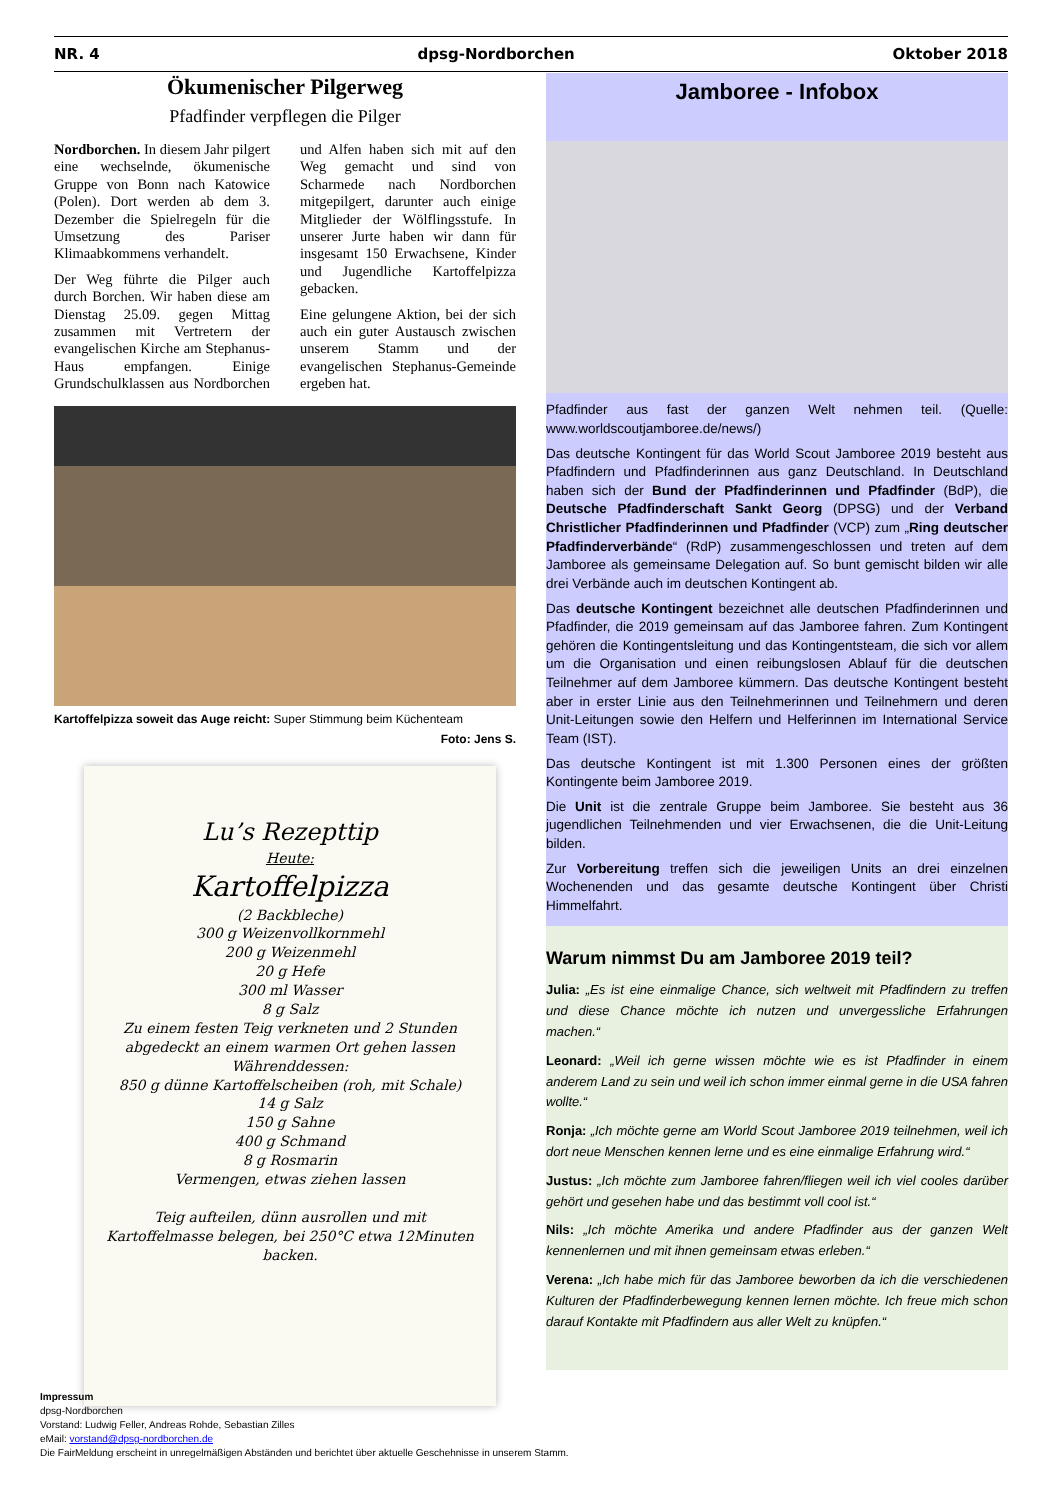NR. 4 dpsg-Nordborchen Oktober 2018
Ökumenischer Pilgerweg
Pfadfinder verpflegen die Pilger
Nordborchen. In diesem Jahr pilgert eine wechselnde, ökumenische Gruppe von Bonn nach Katowice (Polen). Dort werden ab dem 3. Dezember die Spielregeln für die Umsetzung des Pariser Klimaabkommens verhandelt.
Der Weg führte die Pilger auch durch Borchen. Wir haben diese am Dienstag 25.09. gegen Mittag zusammen mit Vertretern der evangelischen Kirche am Stephanus-Haus empfangen. Einige Grundschulklassen aus Nordborchen und Alfen haben sich mit auf den Weg gemacht und sind von Scharmede nach Nordborchen mitgepilgert, darunter auch einige Mitglieder der Wölflingsstufe. In unserer Jurte haben wir dann für insgesamt 150 Erwachsene, Kinder und Jugendliche Kartoffelpizza gebacken.
Eine gelungene Aktion, bei der sich auch ein guter Austausch zwischen unserem Stamm und der evangelischen Stephanus-Gemeinde ergeben hat.
Kartoffelpizza soweit das Auge reicht: Super Stimmung beim Küchenteam
Foto: Jens S.
Lu’s Rezepttip
Heute:
Kartoffelpizza
(2 Backbleche)
300 g Weizenvollkornmehl
200 g Weizenmehl
20 g Hefe
300 ml Wasser
8 g Salz
Zu einem festen Teig verkneten und 2 Stunden abgedeckt an einem warmen Ort gehen lassen
Währenddessen:
850 g dünne Kartoffelscheiben (roh, mit Schale)
14 g Salz
150 g Sahne
400 g Schmand
8 g Rosmarin
Vermengen, etwas ziehen lassen
Teig aufteilen, dünn ausrollen und mit Kartoffelmasse belegen, bei 250°C etwa 12Minuten backen.
Jamboree - Infobox
Pfadfinder aus fast der ganzen Welt nehmen teil. (Quelle: www.worldscoutjamboree.de/news/)
Das deutsche Kontingent für das World Scout Jamboree 2019 besteht aus Pfadfindern und Pfadfinderinnen aus ganz Deutschland. In Deutschland haben sich der Bund der Pfadfinderinnen und Pfadfinder (BdP), die Deutsche Pfadfinderschaft Sankt Georg (DPSG) und der Verband Christlicher Pfadfinderinnen und Pfadfinder (VCP) zum „Ring deutscher Pfadfinderverbände“ (RdP) zusammengeschlossen und treten auf dem Jamboree als gemeinsame Delegation auf. So bunt gemischt bilden wir alle drei Verbände auch im deutschen Kontingent ab.
Das deutsche Kontingent bezeichnet alle deutschen Pfadfinderinnen und Pfadfinder, die 2019 gemeinsam auf das Jamboree fahren. Zum Kontingent gehören die Kontingentsleitung und das Kontingentsteam, die sich vor allem um die Organisation und einen reibungslosen Ablauf für die deutschen Teilnehmer auf dem Jamboree kümmern. Das deutsche Kontingent besteht aber in erster Linie aus den Teilnehmerinnen und Teilnehmern und deren Unit-Leitungen sowie den Helfern und Helferinnen im International Service Team (IST).
Das deutsche Kontingent ist mit 1.300 Personen eines der größten Kontingente beim Jamboree 2019.
Die Unit ist die zentrale Gruppe beim Jamboree. Sie besteht aus 36 jugendlichen Teilnehmenden und vier Erwachsenen, die die Unit-Leitung bilden.
Zur Vorbereitung treffen sich die jeweiligen Units an drei einzelnen Wochenenden und das gesamte deutsche Kontingent über Christi Himmelfahrt.
Warum nimmst Du am Jamboree 2019 teil?
Julia: „Es ist eine einmalige Chance, sich weltweit mit Pfadfindern zu treffen und diese Chance möchte ich nutzen und unvergessliche Erfahrungen machen.“
Leonard: „Weil ich gerne wissen möchte wie es ist Pfadfinder in einem anderem Land zu sein und weil ich schon immer einmal gerne in die USA fahren wollte.“
Ronja: „Ich möchte gerne am World Scout Jamboree 2019 teilnehmen, weil ich dort neue Menschen kennen lerne und es eine einmalige Erfahrung wird.“
Justus: „Ich möchte zum Jamboree fahren/fliegen weil ich viel cooles darüber gehört und gesehen habe und das bestimmt voll cool ist.“
Nils: „Ich möchte Amerika und andere Pfadfinder aus der ganzen Welt kennenlernen und mit ihnen gemeinsam etwas erleben.“
Verena: „Ich habe mich für das Jamboree beworben da ich die verschiedenen Kulturen der Pfadfinderbewegung kennen lernen möchte. Ich freue mich schon darauf Kontakte mit Pfadfindern aus aller Welt zu knüpfen.“
Impressum
dpsg-Nordborchen
Vorstand: Ludwig Feller, Andreas Rohde, Sebastian Zilles
eMail: vorstand@dpsg-nordborchen.de
Die FairMeldung erscheint in unregelmäßigen Abständen und berichtet über aktuelle Geschehnisse in unserem Stamm.